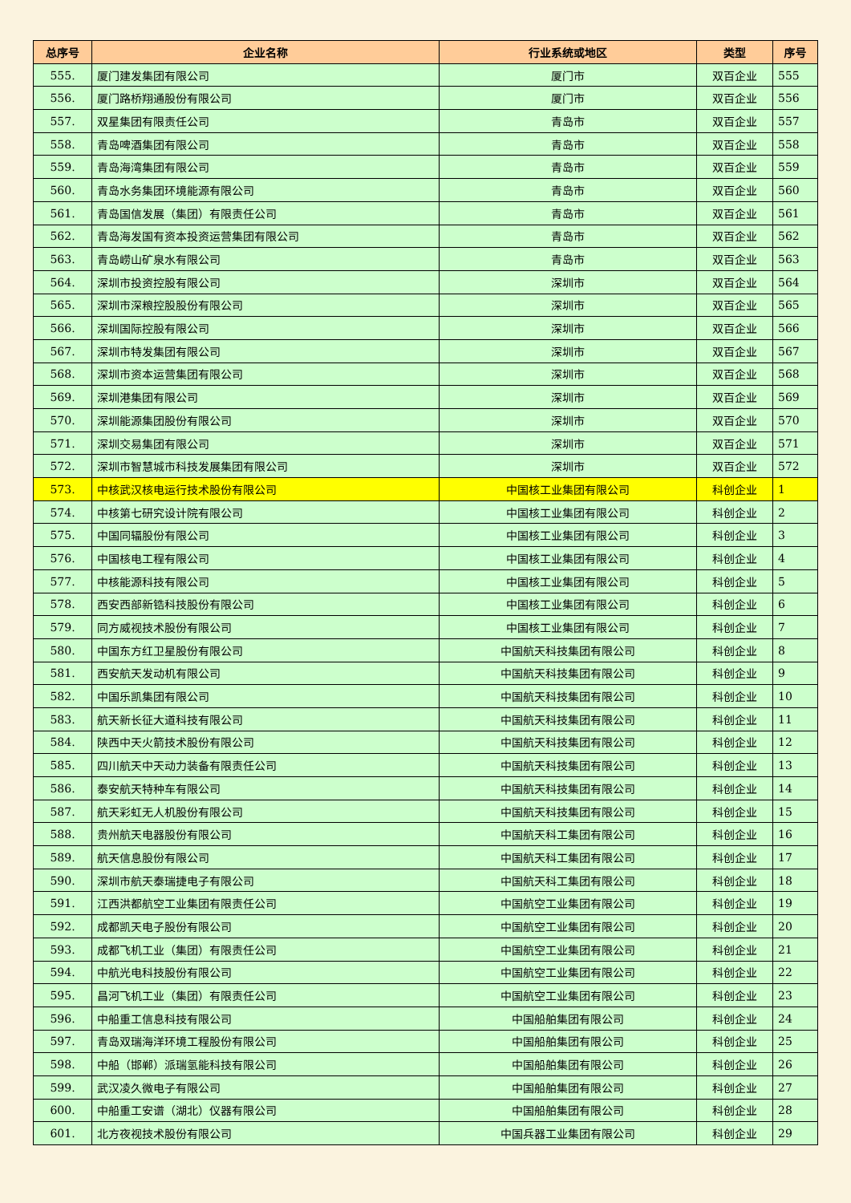| 总序号 | 企业名称 | 行业系统或地区 | 类型 | 序号 |
| --- | --- | --- | --- | --- |
| 555. | 厦门建发集团有限公司 | 厦门市 | 双百企业 | 555 |
| 556. | 厦门路桥翔通股份有限公司 | 厦门市 | 双百企业 | 556 |
| 557. | 双星集团有限责任公司 | 青岛市 | 双百企业 | 557 |
| 558. | 青岛啤酒集团有限公司 | 青岛市 | 双百企业 | 558 |
| 559. | 青岛海湾集团有限公司 | 青岛市 | 双百企业 | 559 |
| 560. | 青岛水务集团环境能源有限公司 | 青岛市 | 双百企业 | 560 |
| 561. | 青岛国信发展（集团）有限责任公司 | 青岛市 | 双百企业 | 561 |
| 562. | 青岛海发国有资本投资运营集团有限公司 | 青岛市 | 双百企业 | 562 |
| 563. | 青岛崂山矿泉水有限公司 | 青岛市 | 双百企业 | 563 |
| 564. | 深圳市投资控股有限公司 | 深圳市 | 双百企业 | 564 |
| 565. | 深圳市深粮控股股份有限公司 | 深圳市 | 双百企业 | 565 |
| 566. | 深圳国际控股有限公司 | 深圳市 | 双百企业 | 566 |
| 567. | 深圳市特发集团有限公司 | 深圳市 | 双百企业 | 567 |
| 568. | 深圳市资本运营集团有限公司 | 深圳市 | 双百企业 | 568 |
| 569. | 深圳港集团有限公司 | 深圳市 | 双百企业 | 569 |
| 570. | 深圳能源集团股份有限公司 | 深圳市 | 双百企业 | 570 |
| 571. | 深圳交易集团有限公司 | 深圳市 | 双百企业 | 571 |
| 572. | 深圳市智慧城市科技发展集团有限公司 | 深圳市 | 双百企业 | 572 |
| 573. | 中核武汉核电运行技术股份有限公司 | 中国核工业集团有限公司 | 科创企业 | 1 |
| 574. | 中核第七研究设计院有限公司 | 中国核工业集团有限公司 | 科创企业 | 2 |
| 575. | 中国同辐股份有限公司 | 中国核工业集团有限公司 | 科创企业 | 3 |
| 576. | 中国核电工程有限公司 | 中国核工业集团有限公司 | 科创企业 | 4 |
| 577. | 中核能源科技有限公司 | 中国核工业集团有限公司 | 科创企业 | 5 |
| 578. | 西安西部新锆科技股份有限公司 | 中国核工业集团有限公司 | 科创企业 | 6 |
| 579. | 同方威视技术股份有限公司 | 中国核工业集团有限公司 | 科创企业 | 7 |
| 580. | 中国东方红卫星股份有限公司 | 中国航天科技集团有限公司 | 科创企业 | 8 |
| 581. | 西安航天发动机有限公司 | 中国航天科技集团有限公司 | 科创企业 | 9 |
| 582. | 中国乐凯集团有限公司 | 中国航天科技集团有限公司 | 科创企业 | 10 |
| 583. | 航天新长征大道科技有限公司 | 中国航天科技集团有限公司 | 科创企业 | 11 |
| 584. | 陕西中天火箭技术股份有限公司 | 中国航天科技集团有限公司 | 科创企业 | 12 |
| 585. | 四川航天中天动力装备有限责任公司 | 中国航天科技集团有限公司 | 科创企业 | 13 |
| 586. | 泰安航天特种车有限公司 | 中国航天科技集团有限公司 | 科创企业 | 14 |
| 587. | 航天彩虹无人机股份有限公司 | 中国航天科技集团有限公司 | 科创企业 | 15 |
| 588. | 贵州航天电器股份有限公司 | 中国航天科工集团有限公司 | 科创企业 | 16 |
| 589. | 航天信息股份有限公司 | 中国航天科工集团有限公司 | 科创企业 | 17 |
| 590. | 深圳市航天泰瑞捷电子有限公司 | 中国航天科工集团有限公司 | 科创企业 | 18 |
| 591. | 江西洪都航空工业集团有限责任公司 | 中国航空工业集团有限公司 | 科创企业 | 19 |
| 592. | 成都凯天电子股份有限公司 | 中国航空工业集团有限公司 | 科创企业 | 20 |
| 593. | 成都飞机工业（集团）有限责任公司 | 中国航空工业集团有限公司 | 科创企业 | 21 |
| 594. | 中航光电科技股份有限公司 | 中国航空工业集团有限公司 | 科创企业 | 22 |
| 595. | 昌河飞机工业（集团）有限责任公司 | 中国航空工业集团有限公司 | 科创企业 | 23 |
| 596. | 中船重工信息科技有限公司 | 中国船舶集团有限公司 | 科创企业 | 24 |
| 597. | 青岛双瑞海洋环境工程股份有限公司 | 中国船舶集团有限公司 | 科创企业 | 25 |
| 598. | 中船（邯郸）派瑞氢能科技有限公司 | 中国船舶集团有限公司 | 科创企业 | 26 |
| 599. | 武汉凌久微电子有限公司 | 中国船舶集团有限公司 | 科创企业 | 27 |
| 600. | 中船重工安谱（湖北）仪器有限公司 | 中国船舶集团有限公司 | 科创企业 | 28 |
| 601. | 北方夜视技术股份有限公司 | 中国兵器工业集团有限公司 | 科创企业 | 29 |